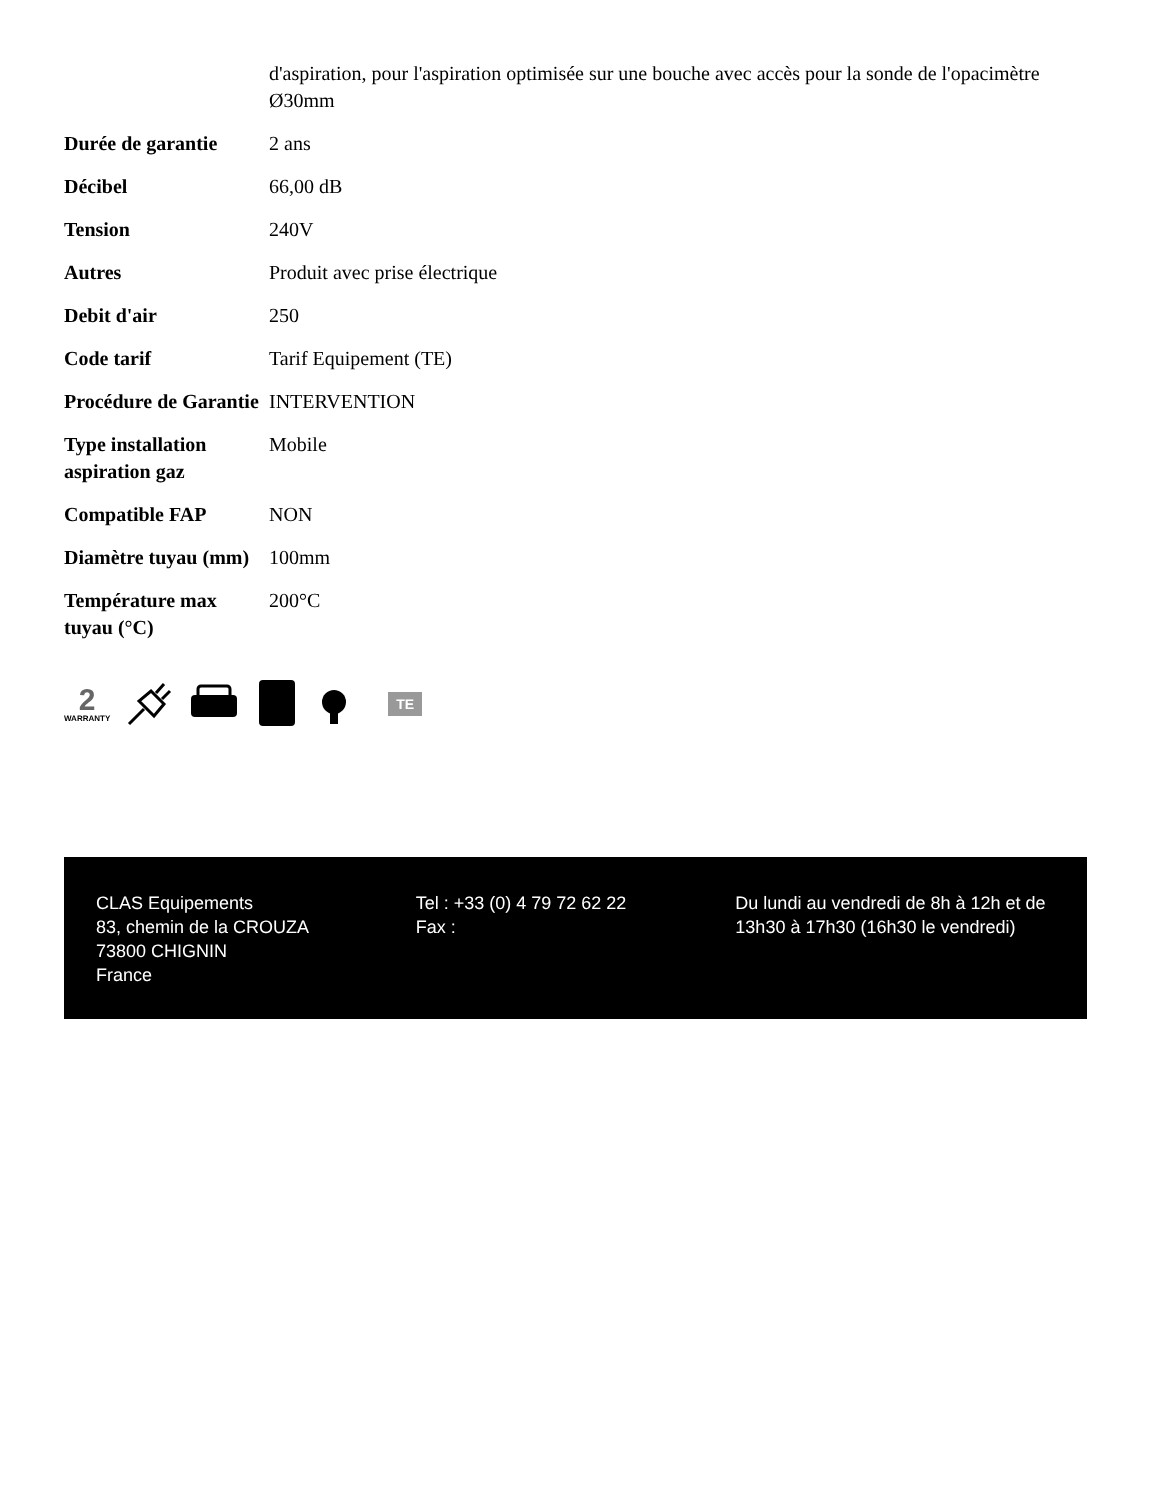| | d'aspiration, pour l'aspiration optimisée sur une bouche avec accès pour la sonde de l'opacimètre Ø30mm |
| Durée de garantie | 2 ans |
| Décibel | 66,00 dB |
| Tension | 240V |
| Autres | Produit avec prise électrique |
| Debit d'air | 250 |
| Code tarif | Tarif Equipement (TE) |
| Procédure de Garantie | INTERVENTION |
| Type installation aspiration gaz | Mobile |
| Compatible FAP | NON |
| Diamètre tuyau (mm) | 100mm |
| Température max tuyau (°C) | 200°C |
2
WARRANTY
TE
CLAS Equipements
83, chemin de la CROUZA
73800 CHIGNIN
France
Tel : +33 (0) 4 79 72 62 22
Fax :
Du lundi au vendredi de 8h à 12h et de 13h30 à 17h30 (16h30 le vendredi)